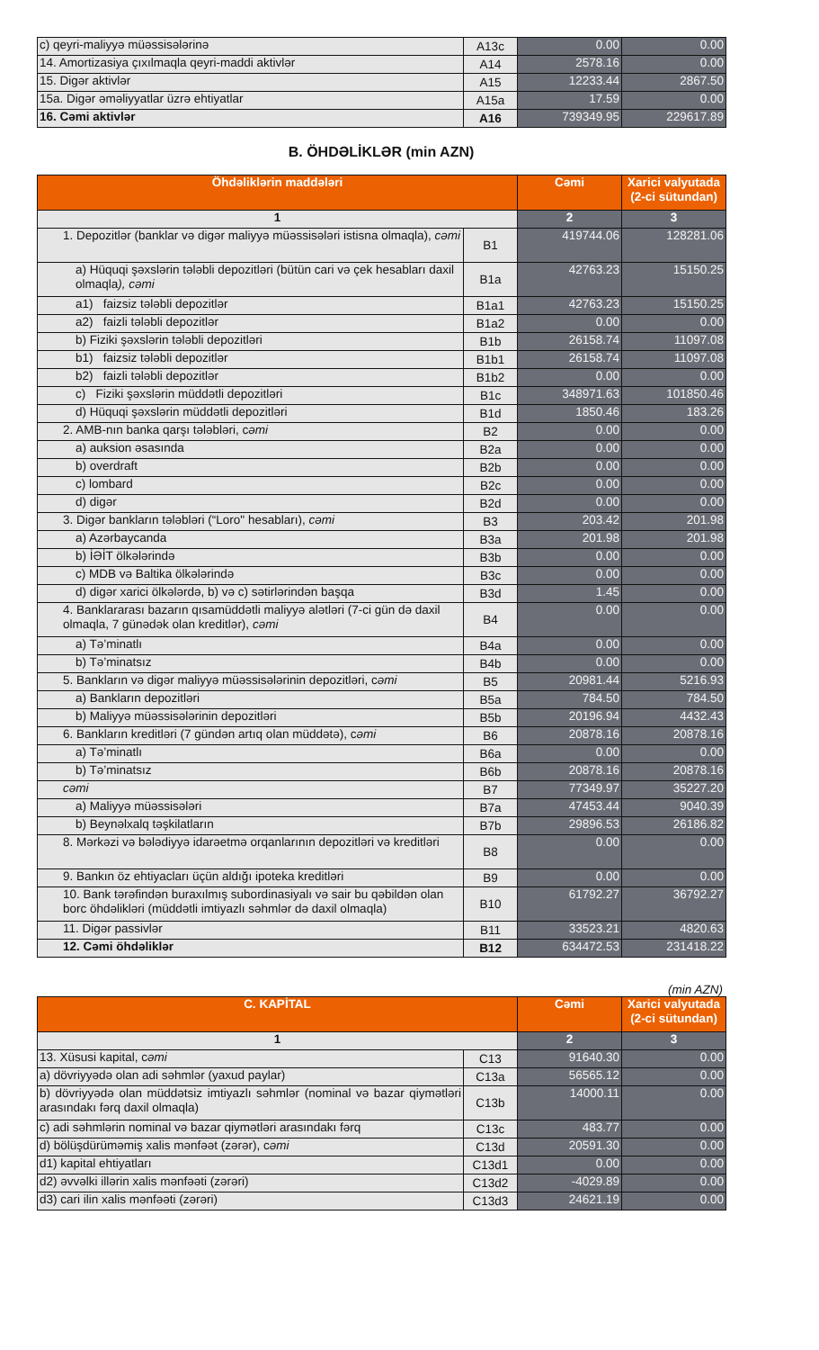| c) qeyri-maliyyə müəssisələrinə | A13c | 0.00 | 0.00 |
| 14. Amortizasiya çıxılmaqla qeyri-maddi aktivlər | A14 | 2578.16 | 0.00 |
| 15. Digər aktivlər | A15 | 12233.44 | 2867.50 |
| 15a. Digər əməliyyatlar üzrə ehtiyatlar | A15a | 17.59 | 0.00 |
| 16. Cəmi aktivlər | A16 | 739349.95 | 229617.89 |
B. ÖHDƏLİKLƏR (min AZN)
| Öhdəliklərin maddələri | | Cəmi | Xarici valyutada (2-ci sütundan) |
| --- | --- | --- | --- |
| 1 | | 2 | 3 |
| 1. Depozitlər (banklar və digər maliyyə müəssisələri istisna olmaqla), cəmi | B1 | 419744.06 | 128281.06 |
| a) Hüquqi şəxslərin tələbli depozitləri (bütün cari və çek hesabları daxil olmaqla ), cəmi | B1a | 42763.23 | 15150.25 |
| a1) faizsiz tələbli depozitlər | B1a1 | 42763.23 | 15150.25 |
| a2) faizli tələbli depozitlər | B1a2 | 0.00 | 0.00 |
| b) Fiziki şəxslərin tələbli depozitləri | B1b | 26158.74 | 11097.08 |
| b1) faizsiz tələbli depozitlər | B1b1 | 26158.74 | 11097.08 |
| b2) faizli tələbli depozitlər | B1b2 | 0.00 | 0.00 |
| c) Fiziki şəxslərin müddətli depozitləri | B1c | 348971.63 | 101850.46 |
| d) Hüquqi şəxslərin müddətli depozitləri | B1d | 1850.46 | 183.26 |
| 2. AMB-nın banka qarşı tələbləri, c əmi | B2 | 0.00 | 0.00 |
| a) auksion əsasında | B2a | 0.00 | 0.00 |
| b) overdraft | B2b | 0.00 | 0.00 |
| c) lombard | B2c | 0.00 | 0.00 |
| d) digər | B2d | 0.00 | 0.00 |
| 3. Digər bankların tələbləri (“Loro" hesabları), cəmi | B3 | 203.42 | 201.98 |
| a) Azərbaycanda | B3a | 201.98 | 201.98 |
| b) İƏİT ölkələrində | B3b | 0.00 | 0.00 |
| c) MDB və Baltika ölkələrində | B3c | 0.00 | 0.00 |
| d) digər xarici ölkələrdə, b) və c) sətirlərindən başqa | B3d | 1.45 | 0.00 |
| 4. Banklararası bazarın qısamüddətli maliyyə alətləri (7-ci gün də daxil olmaqla, 7 günədək olan kreditlər), cəmi | B4 | 0.00 | 0.00 |
| a) Tə’minatlı | B4a | 0.00 | 0.00 |
| b) Tə’minatsız | B4b | 0.00 | 0.00 |
| 5. Bankların və digər maliyyə müəssisələrinin depozitləri, c əmi | B5 | 20981.44 | 5216.93 |
| a) Bankların depozitləri | B5a | 784.50 | 784.50 |
| b) Maliyyə müəssisələrinin depozitləri | B5b | 20196.94 | 4432.43 |
| 6. Bankların kreditləri (7 gündən artıq olan müddətə), c əmi | B6 | 20878.16 | 20878.16 |
| a) Tə’minatlı | B6a | 0.00 | 0.00 |
| b) Tə’minatsız | B6b | 20878.16 | 20878.16 |
| cəmi | B7 | 77349.97 | 35227.20 |
| a) Maliyyə müəssisələri | B7a | 47453.44 | 9040.39 |
| b) Beynəlxalq təşkilatların | B7b | 29896.53 | 26186.82 |
| 8. Mərkəzi və bələdiyyə idarəetmə orqanlarının depozitləri və kreditləri | B8 | 0.00 | 0.00 |
| 9. Bankın öz ehtiyacları üçün aldığı ipoteka kreditləri | B9 | 0.00 | 0.00 |
| 10. Bank tərəfindən buraxılmış subordinasiyalı və sair bu qəbildən olan borc öhdəlikləri (müddətli imtiyazlı səhmlər də daxil olmaqla) | B10 | 61792.27 | 36792.27 |
| 11. Digər passivlər | B11 | 33523.21 | 4820.63 |
| 12. Cəmi öhdəliklər | B12 | 634472.53 | 231418.22 |
(min AZN)
| C. KAPİTAL | | Cəmi | Xarici valyutada (2-ci sütundan) |
| --- | --- | --- | --- |
| 1 | | 2 | 3 |
| 13. Xüsusi kapital, c əmi | C13 | 91640.30 | 0.00 |
| a) dövriyyədə olan adi səhmlər (yaxud paylar) | C13a | 56565.12 | 0.00 |
| b) dövriyyədə olan müddətsiz imtiyazlı səhmlər (nominal və bazar qiymətləri arasındakı fərq daxil olmaqla) | C13b | 14000.11 | 0.00 |
| c) adi səhmlərin nominal və bazar qiymətləri arasındakı fərq | C13c | 483.77 | 0.00 |
| d) bölüşdürüməmiş xalis mənfəət (zərər), c əmi | C13d | 20591.30 | 0.00 |
| d1) kapital ehtiyatları | C13d1 | 0.00 | 0.00 |
| d2) əvvəlki illərin xalis mənfəəti (zərəri) | C13d2 | -4029.89 | 0.00 |
| d3) cari ilin xalis mənfəəti (zərəri) | C13d3 | 24621.19 | 0.00 |